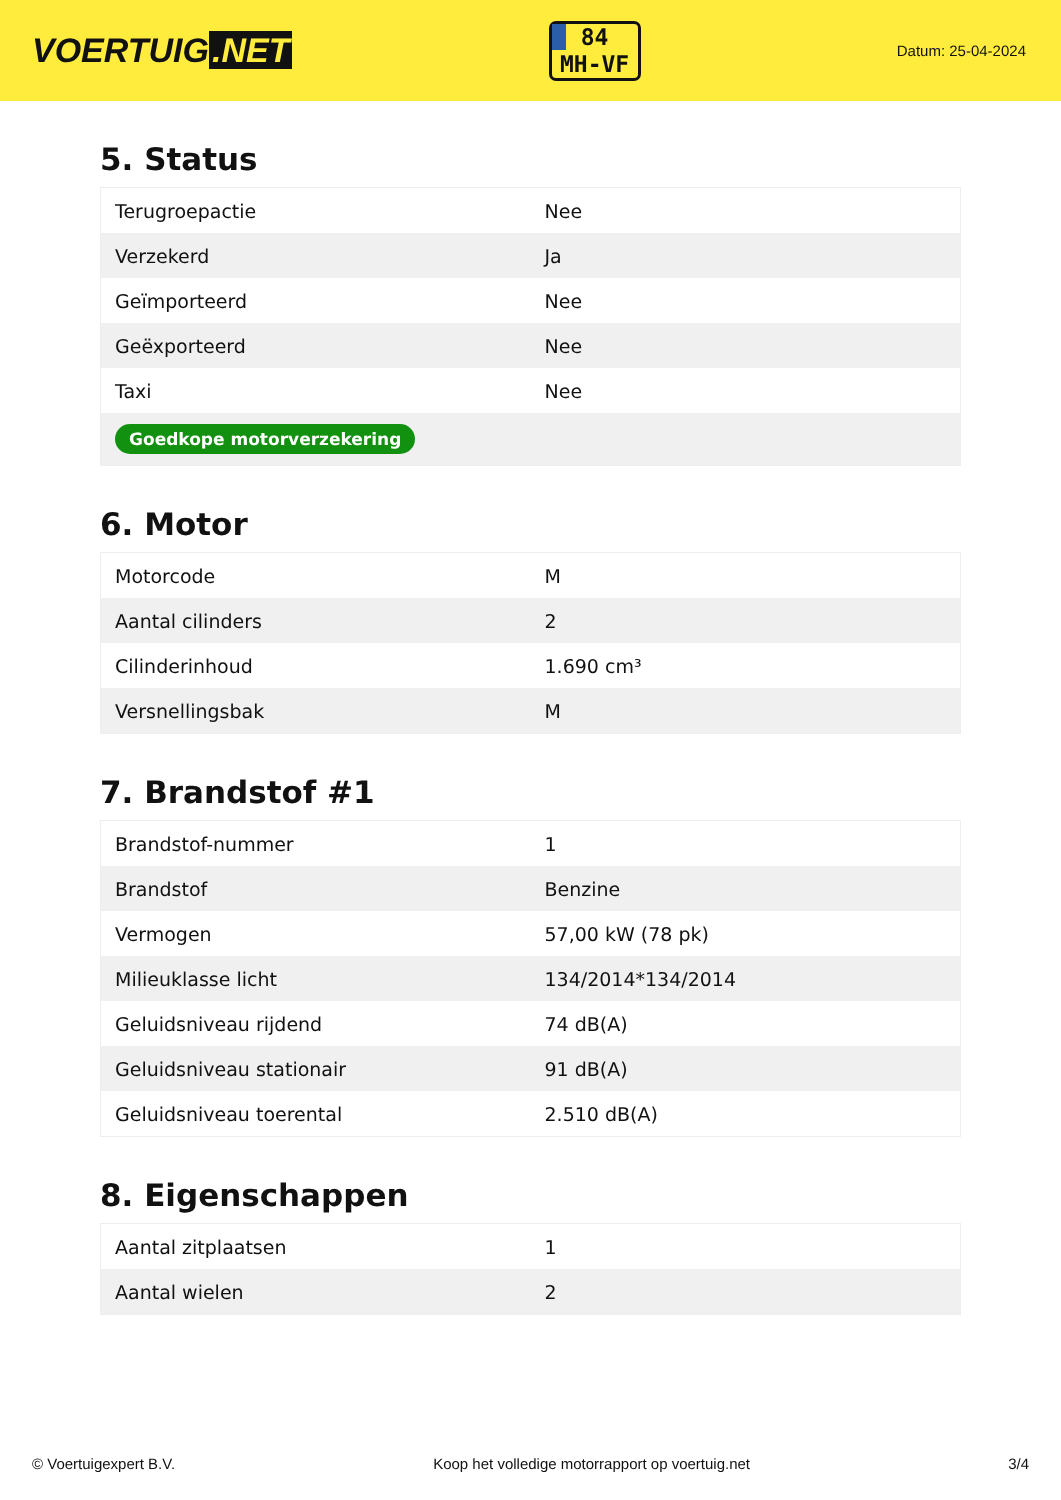VOERTUIG.NET
84
MH-VF
Datum: 25-04-2024
5. Status
| Terugroepactie | Nee |
| Verzekerd | Ja |
| Geïmporteerd | Nee |
| Geëxporteerd | Nee |
| Taxi | Nee |
| Goedkope motorverzekering | |
6. Motor
| Motorcode | M |
| Aantal cilinders | 2 |
| Cilinderinhoud | 1.690 cm³ |
| Versnellingsbak | M |
7. Brandstof #1
| Brandstof-nummer | 1 |
| Brandstof | Benzine |
| Vermogen | 57,00 kW (78 pk) |
| Milieuklasse licht | 134/2014*134/2014 |
| Geluidsniveau rijdend | 74 dB(A) |
| Geluidsniveau stationair | 91 dB(A) |
| Geluidsniveau toerental | 2.510 dB(A) |
8. Eigenschappen
| Aantal zitplaatsen | 1 |
| Aantal wielen | 2 |
© Voertuigexpert B.V. Koop het volledige motorrapport op voertuig.net 3/4